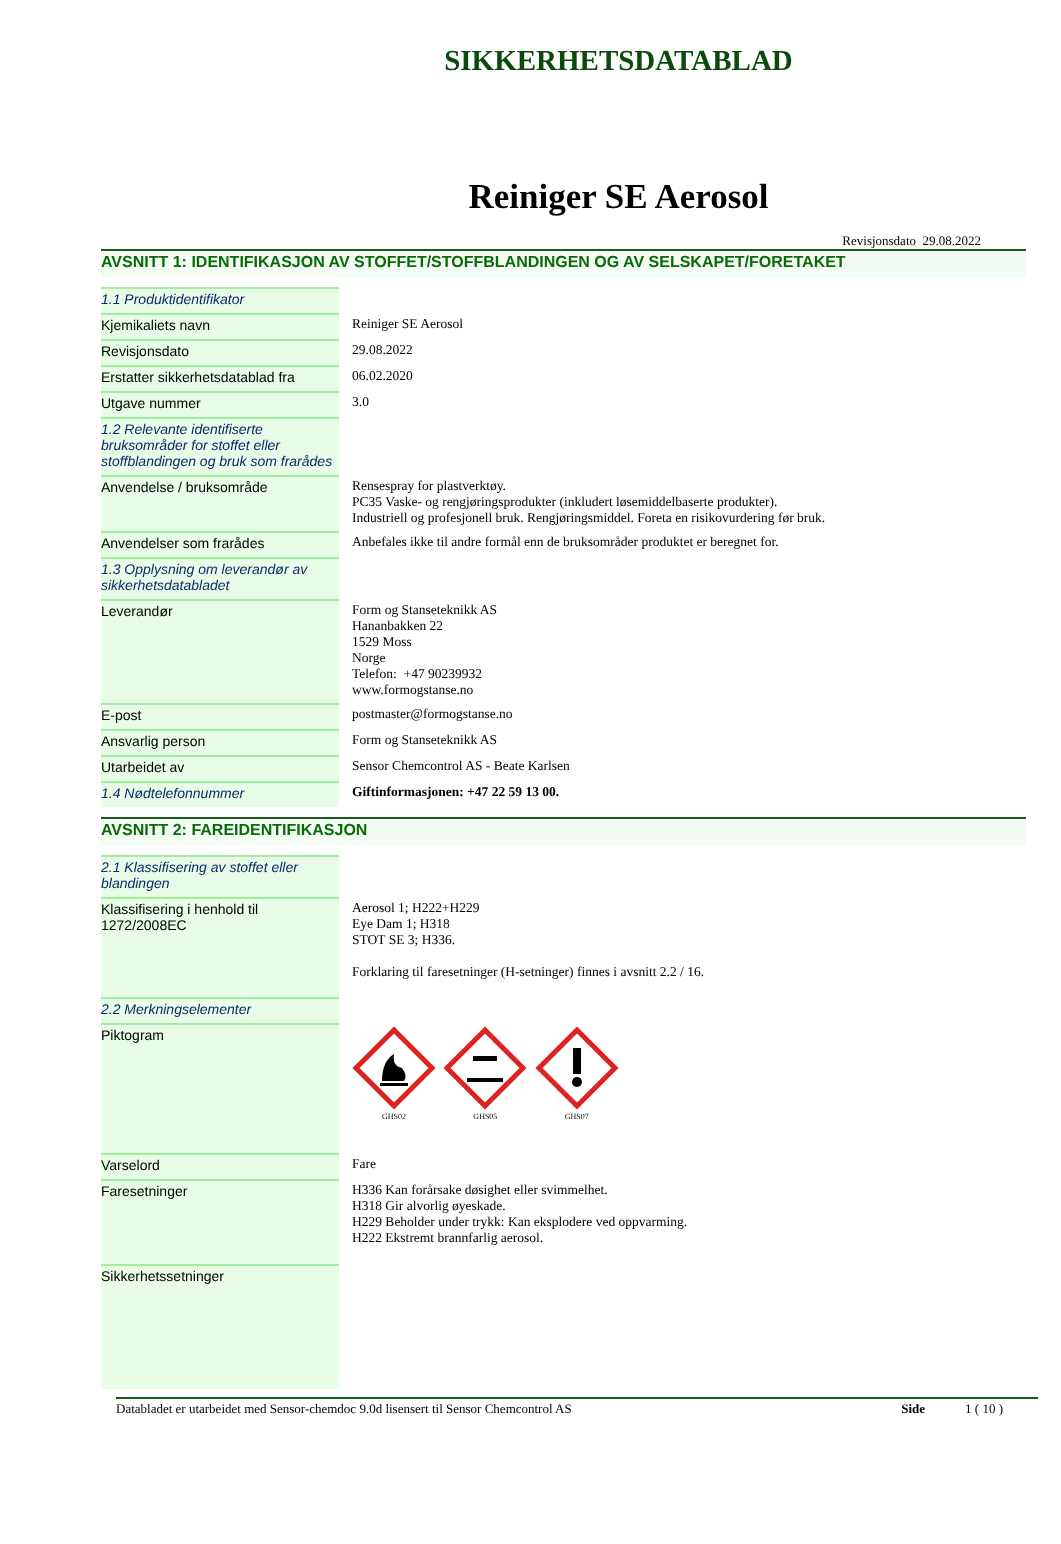SIKKERHETSDATABLAD
Reiniger SE Aerosol
Revisjonsdato 29.08.2022
AVSNITT 1: IDENTIFIKASJON AV STOFFET/STOFFBLANDINGEN OG AV SELSKAPET/FORETAKET
| 1.1 Produktidentifikator | |
| Kjemikaliets navn | Reiniger SE Aerosol |
| Revisjonsdato | 29.08.2022 |
| Erstatter sikkerhetsdatablad fra | 06.02.2020 |
| Utgave nummer | 3.0 |
| 1.2 Relevante identifiserte bruksområder for stoffet eller stoffblandingen og bruk som frarådes | |
| Anvendelse / bruksområde | Rensespray for plastverktøy. PC35 Vaske- og rengjøringsprodukter (inkludert løsemiddelbaserte produkter). Industriell og profesjonell bruk. Rengjøringsmiddel. Foreta en risikovurdering før bruk. |
| Anvendelser som frarådes | Anbefales ikke til andre formål enn de bruksområder produktet er beregnet for. |
| 1.3 Opplysning om leverandør av sikkerhetsdatabladet | |
| Leverandør | Form og Stanseteknikk AS Hananbakken 22 1529 Moss Norge Telefon: +47 90239932 www.formogstanse.no |
| E-post | postmaster@formogstanse.no |
| Ansvarlig person | Form og Stanseteknikk AS |
| Utarbeidet av | Sensor Chemcontrol AS - Beate Karlsen |
| 1.4 Nødtelefonnummer | Giftinformasjonen: +47 22 59 13 00. |
AVSNITT 2: FAREIDENTIFIKASJON
| 2.1 Klassifisering av stoffet eller blandingen | |
| Klassifisering i henhold til 1272/2008EC | Aerosol 1; H222+H229 Eye Dam 1; H318 STOT SE 3; H336. Forklaring til faresetninger (H-setninger) finnes i avsnitt 2.2 / 16. |
| 2.2 Merkningselementer | |
| Piktogram | GHS02 GHS05 GHS07 |
| Varselord | Fare |
| Faresetninger | H336 Kan forårsake døsighet eller svimmelhet. H318 Gir alvorlig øyeskade. H229 Beholder under trykk: Kan eksplodere ved oppvarming. H222 Ekstremt brannfarlig aerosol. |
| Sikkerhetssetninger | |
Databladet er utarbeidet med Sensor-chemdoc 9.0d lisensert til Sensor Chemcontrol AS Side 1 ( 10 )